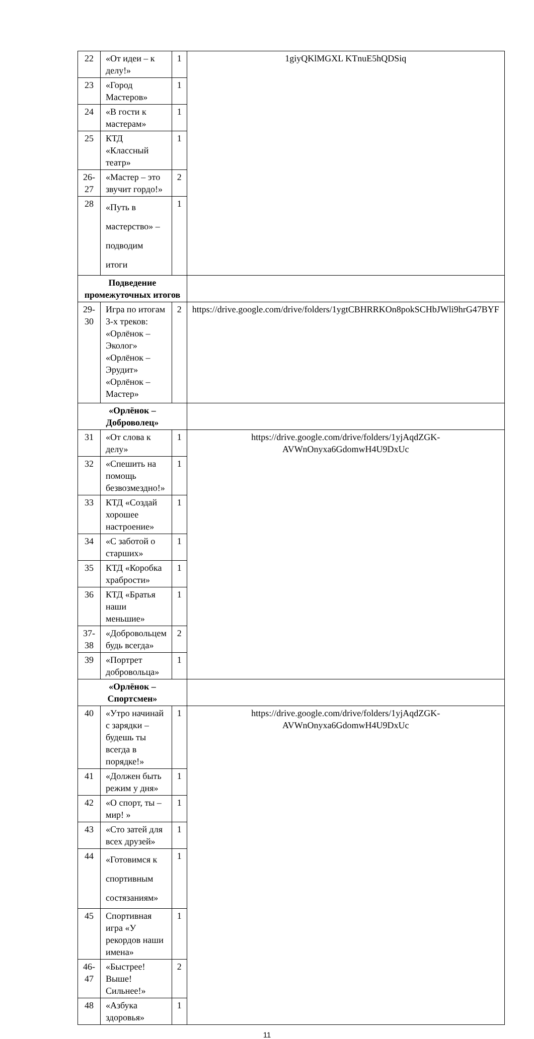| 22 | «От идеи – к делу!» | 1 | 1giyQKlMGXL KTnuE5hQDSiq |
| 23 | «Город Мастеров» | 1 | |
| 24 | «В гости к мастерам» | 1 | |
| 25 | КТД «Классный театр» | 1 | |
| 26-27 | «Мастер – это звучит гордо!» | 2 | |
| 28 | «Путь в мастерство» – подводим итоги | 1 | |
| Подведение промежуточных итогов | | | |
| 29-30 | Игра по итогам 3-х треков: «Орлёнок – Эколог» «Орлёнок – Эрудит» «Орлёнок – Мастер» | 2 | https://drive.google.com/drive/folders/1ygtCBHRRKOn8pokSCHbJWli9hrG47BYF |
| «Орлёнок – Доброволец» | | | |
| 31 | «От слова к делу» | 1 | https://drive.google.com/drive/folders/1yjAqdZGK-AVWnOnyxa6GdomwH4U9DxUc |
| 32 | «Спешить на помощь безвозмездно!» | 1 | |
| 33 | КТД «Создай хорошее настроение» | 1 | |
| 34 | «С заботой о старших» | 1 | |
| 35 | КТД «Коробка храбрости» | 1 | |
| 36 | КТД «Братья наши меньшие» | 1 | |
| 37-38 | «Добровольцем будь всегда» | 2 | |
| 39 | «Портрет добровольца» | 1 | |
| «Орлёнок – Спортсмен» | | | |
| 40 | «Утро начинай с зарядки – будешь ты всегда в порядке!» | 1 | https://drive.google.com/drive/folders/1yjAqdZGK-AVWnOnyxa6GdomwH4U9DxUc |
| 41 | «Должен быть режим у дня» | 1 | |
| 42 | «О спорт, ты – мир! » | 1 | |
| 43 | «Сто затей для всех друзей» | 1 | |
| 44 | «Готовимся к спортивным состязаниям» | 1 | |
| 45 | Спортивная игра «У рекордов наши имена» | 1 | |
| 46-47 | «Быстрее! Выше! Сильнее!» | 2 | |
| 48 | «Азбука здоровья» | 1 | |
11